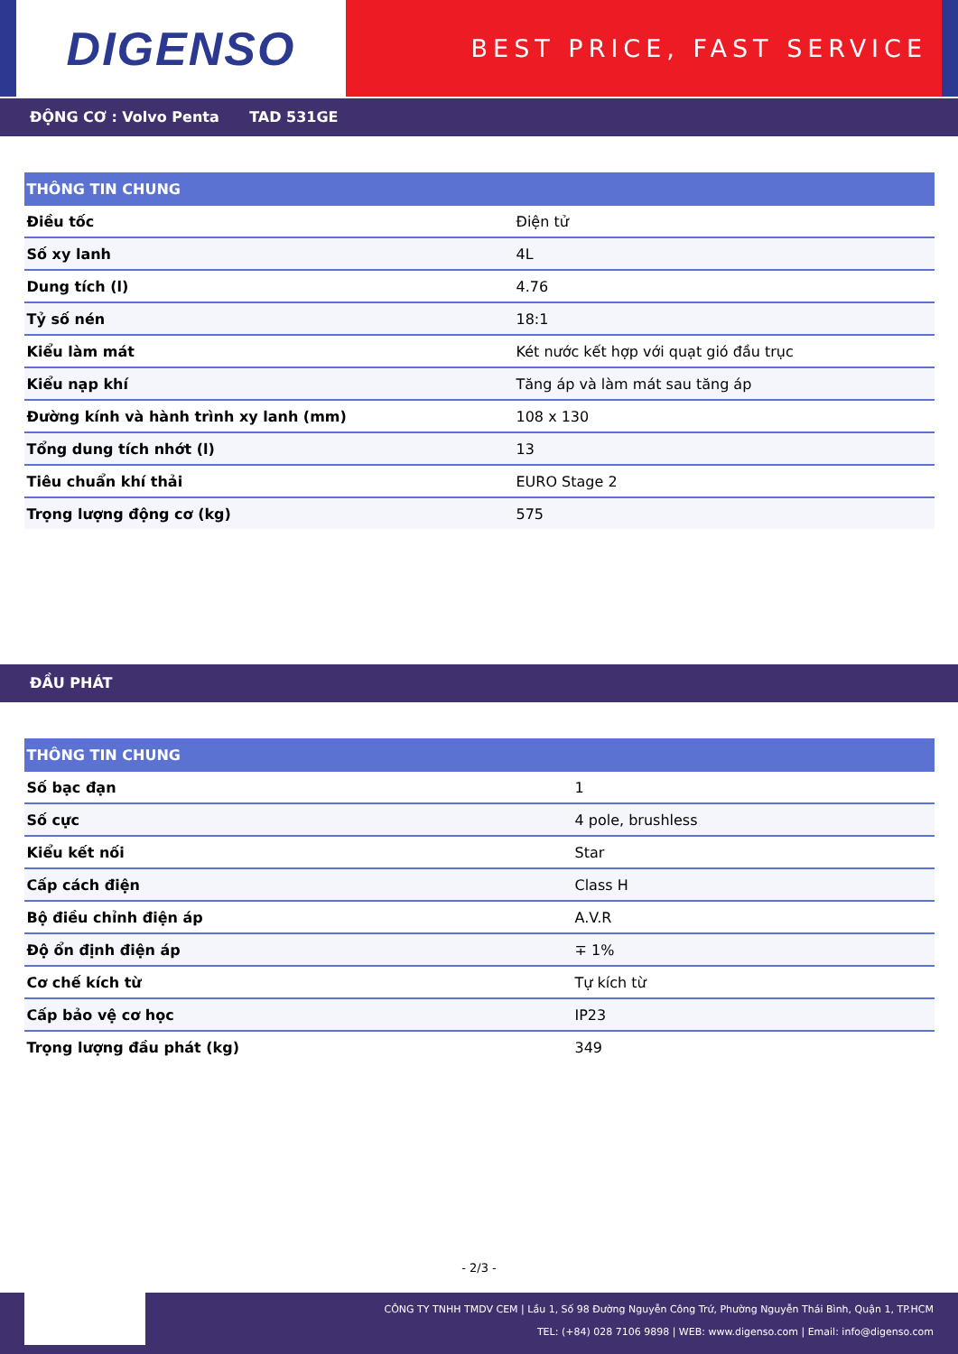DIGENSO
BEST PRICE, FAST SERVICE
ĐỘNG CƠ : Volvo Penta TAD 531GE
| THÔNG TIN CHUNG | |
| --- | --- |
| Điều tốc | Điện tử |
| Số xy lanh | 4L |
| Dung tích (l) | 4.76 |
| Tỷ số nén | 18:1 |
| Kiểu làm mát | Két nước kết hợp với quạt gió đầu trục |
| Kiểu nạp khí | Tăng áp và làm mát sau tăng áp |
| Đường kính và hành trình xy lanh (mm) | 108 x 130 |
| Tổng dung tích nhớt (l) | 13 |
| Tiêu chuẩn khí thải | EURO Stage 2 |
| Trọng lượng động cơ (kg) | 575 |
ĐẦU PHÁT
| THÔNG TIN CHUNG | |
| --- | --- |
| Số bạc đạn | 1 |
| Số cực | 4 pole, brushless |
| Kiểu kết nối | Star |
| Cấp cách điện | Class H |
| Bộ điều chỉnh điện áp | A.V.R |
| Độ ổn định điện áp | ∓ 1% |
| Cơ chế kích từ | Tự kích từ |
| Cấp bảo vệ cơ học | IP23 |
| Trọng lượng đầu phát (kg) | 349 |
- 2/3 -
CÔNG TY TNHH TMDV CEM | Lầu 1, Số 98 Đường Nguyễn Công Trứ, Phường Nguyễn Thái Bình, Quận 1, TP.HCM
TEL: (+84) 028 7106 9898 | WEB: www.digenso.com | Email: info@digenso.com